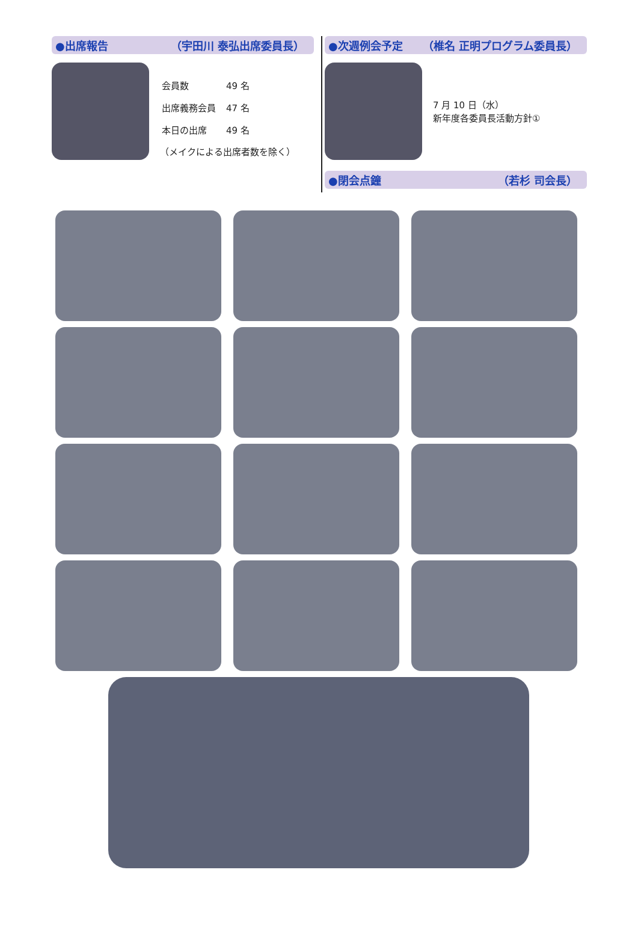●出席報告 （宇田川 泰弘 出席委員長）
| 会員数 | 49 名 |
| 出席義務会員 | 47 名 |
| 本日の出席 | 49 名 |
（メイクによる出席者数を除く）
●次週例会予定 （椎名 正明プログラム委員長）
7 月 10 日（水）
新年度各委員長活動方針①
●閉会点鐘 （若杉 司会長）